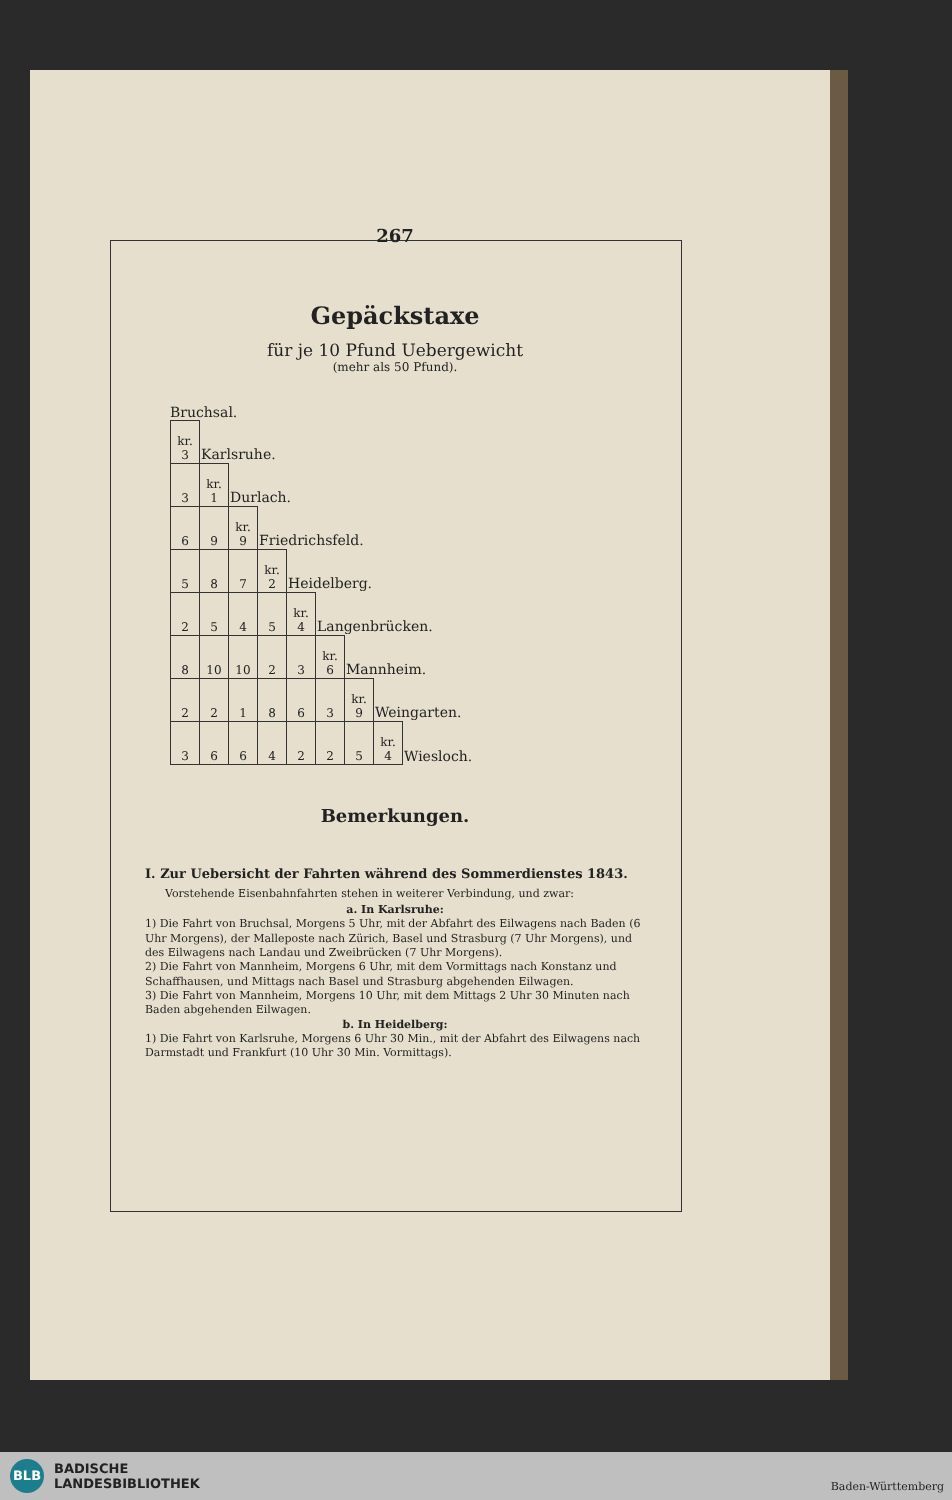267
Gepäckstaxe
für je 10 Pfund Uebergewicht
(mehr als 50 Pfund).
Bruchsal.
| kr. 3 | Karlsruhe. | | | | | | | |
| 3 | kr. 1 | Durlach. | | | | | | |
| 6 | 9 | kr. 9 | Friedrichsfeld. | | | | | |
| 5 | 8 | 7 | kr. 2 | Heidelberg. | | | | |
| 2 | 5 | 4 | 5 | kr. 4 | Langenbrücken. | | | |
| 8 | 10 | 10 | 2 | 3 | kr. 6 | Mannheim. | | |
| 2 | 2 | 1 | 8 | 6 | 3 | kr. 9 | Weingarten. | |
| 3 | 6 | 6 | 4 | 2 | 2 | 5 | kr. 4 | Wiesloch. |
Bemerkungen.
I. Zur Uebersicht der Fahrten während des Sommerdienstes 1843.
Vorstehende Eisenbahnfahrten stehen in weiterer Verbindung, und zwar:
a. In Karlsruhe:
1) Die Fahrt von Bruchsal, Morgens 5 Uhr, mit der Abfahrt des Eilwagens nach Baden (6 Uhr Morgens), der Malleposte nach Zürich, Basel und Strasburg (7 Uhr Morgens), und des Eilwagens nach Landau und Zweibrücken (7 Uhr Morgens).
2) Die Fahrt von Mannheim, Morgens 6 Uhr, mit dem Vormittags nach Konstanz und Schaffhausen, und Mittags nach Basel und Strasburg abgehenden Eilwagen.
3) Die Fahrt von Mannheim, Morgens 10 Uhr, mit dem Mittags 2 Uhr 30 Minuten nach Baden abgehenden Eilwagen.
b. In Heidelberg:
1) Die Fahrt von Karlsruhe, Morgens 6 Uhr 30 Min., mit der Abfahrt des Eilwagens nach Darmstadt und Frankfurt (10 Uhr 30 Min. Vormittags).
BLB BADISCHE
LANDESBIBLIOTHEK
Baden-Württemberg